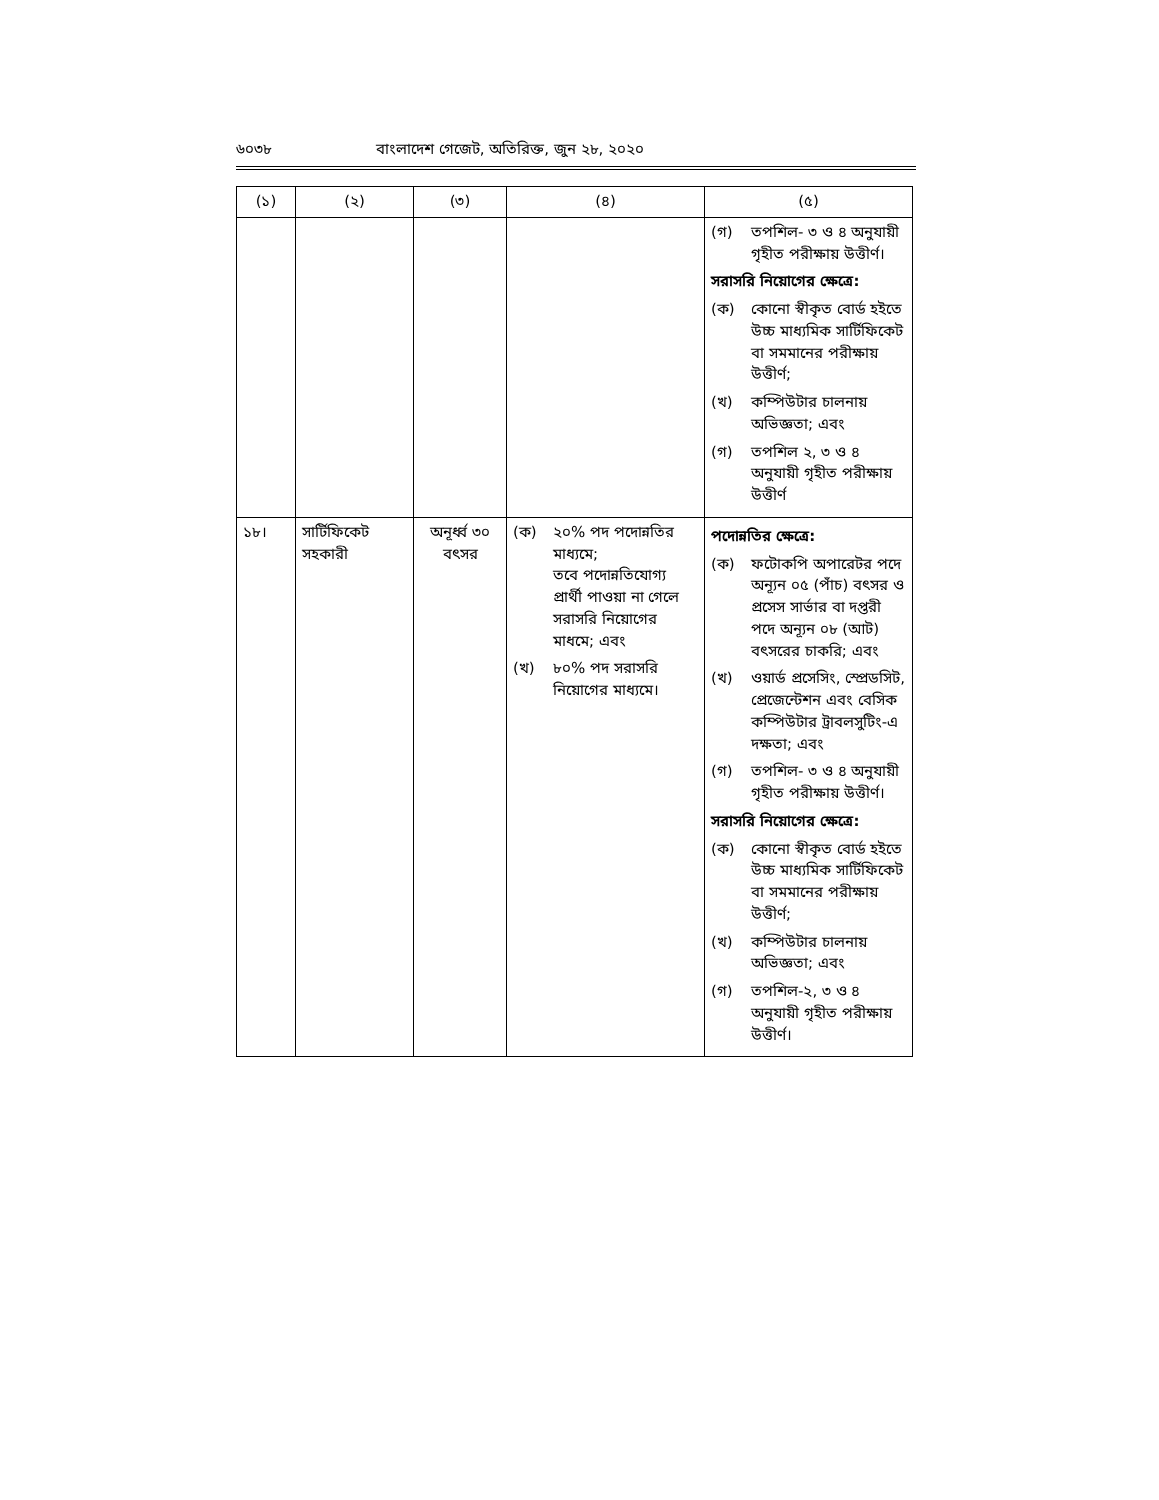৬০৩৮ বাংলাদেশ গেজেট, অতিরিক্ত, জুন ২৮, ২০২০
| (১) | (২) | (৩) | (৪) | (৫) |
| --- | --- | --- | --- | --- |
| | | | | (গ) তপশিল- ৩ ও ৪ অনুযায়ী গৃহীত পরীক্ষায় উত্তীর্ণ। সরাসরি নিয়োগের ক্ষেত্রে: (ক) কোনো স্বীকৃত বোর্ড হইতে উচ্চ মাধ্যমিক সার্টিফিকেট বা সমমানের পরীক্ষায় উত্তীর্ণ; (খ) কম্পিউটার চালনায় অভিজ্ঞতা; এবং (গ) তপশিল ২, ৩ ও ৪ অনুযায়ী গৃহীত পরীক্ষায় উত্তীর্ণ |
| ১৮। | সার্টিফিকেট সহকারী | অনূর্ধ্ব ৩০ বৎসর | (ক) ২০% পদ পদোন্নতির মাধ্যমে; তবে পদোন্নতিযোগ্য প্রার্থী পাওয়া না গেলে সরাসরি নিয়োগের মাধমে; এবং (খ) ৮০% পদ সরাসরি নিয়োগের মাধ্যমে। | পদোন্নতির ক্ষেত্রে: (ক) ফটোকপি অপারেটর পদে অন্যূন ০৫ (পাঁচ) বৎসর ও প্রসেস সার্ভার বা দপ্তরী পদে অন্যূন ০৮ (আট) বৎসরের চাকরি; এবং (খ) ওয়ার্ড প্রসেসিং, স্প্রেডসিট, প্রেজেন্টেশন এবং বেসিক কম্পিউটার ট্রাবলসুটিং-এ দক্ষতা; এবং (গ) তপশিল- ৩ ও ৪ অনুযায়ী গৃহীত পরীক্ষায় উত্তীর্ণ। সরাসরি নিয়োগের ক্ষেত্রে: (ক) কোনো স্বীকৃত বোর্ড হইতে উচ্চ মাধ্যমিক সার্টিফিকেট বা সমমানের পরীক্ষায় উত্তীর্ণ; (খ) কম্পিউটার চালনায় অভিজ্ঞতা; এবং (গ) তপশিল-২, ৩ ও ৪ অনুযায়ী গৃহীত পরীক্ষায় উত্তীর্ণ। |